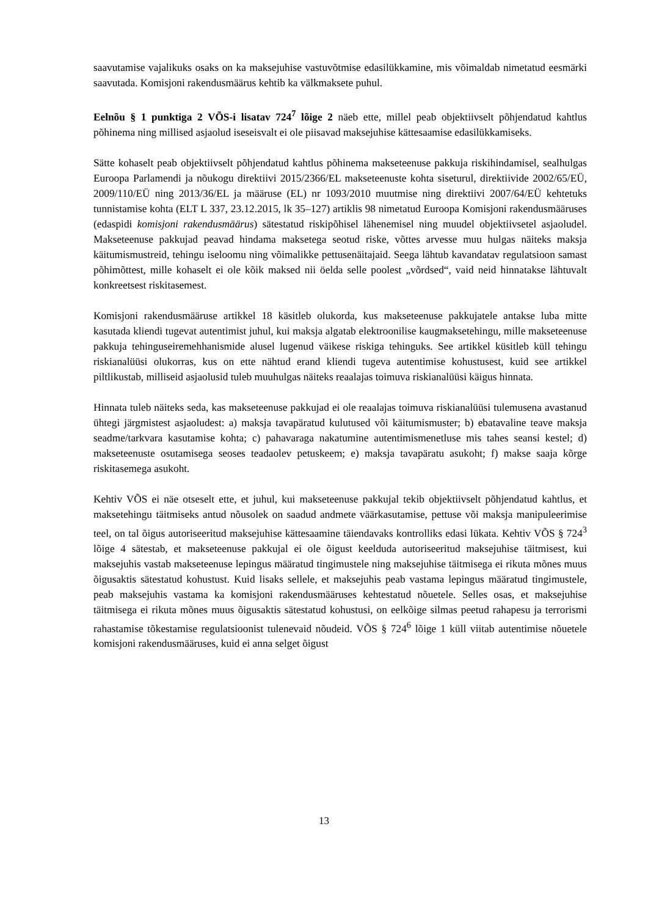saavutamise vajalikuks osaks on ka maksejuhise vastuvõtmise edasilükkamine, mis võimaldab nimetatud eesmärki saavutada. Komisjoni rakendusmäärus kehtib ka välkmaksete puhul.
Eelnõu § 1 punktiga 2 VÕS-i lisatav 724<sup>7</sup> lõige 2 näeb ette, millel peab objektiivselt põhjendatud kahtlus põhinema ning millised asjaolud iseseisvalt ei ole piisavad maksejuhise kättesaamise edasilükkamiseks.
Sätte kohaselt peab objektiivselt põhjendatud kahtlus põhinema makseteenuse pakkuja riskihindamisel, sealhulgas Euroopa Parlamendi ja nõukogu direktiivi 2015/2366/EL makseteenuste kohta siseturul, direktiivide 2002/65/EÜ, 2009/110/EÜ ning 2013/36/EL ja määruse (EL) nr 1093/2010 muutmise ning direktiivi 2007/64/EÜ kehtetuks tunnistamise kohta (ELT L 337, 23.12.2015, lk 35–127) artiklis 98 nimetatud Euroopa Komisjoni rakendusmääruses (edaspidi komisjoni rakendusmäärus) sätestatud riskipõhisel lähenemisel ning muudel objektiivsetel asjaoludel. Makseteenuse pakkujad peavad hindama maksetega seotud riske, võttes arvesse muu hulgas näiteks maksja käitumismustreid, tehingu iseloomu ning võimalikke pettusenäitajaid. Seega lähtub kavandatav regulatsioon samast põhimõttest, mille kohaselt ei ole kõik maksed nii öelda selle poolest „võrdsed“, vaid neid hinnatakse lähtuvalt konkreetsest riskitasemest.
Komisjoni rakendusmääruse artikkel 18 käsitleb olukorda, kus makseteenuse pakkujatele antakse luba mitte kasutada kliendi tugevat autentimist juhul, kui maksja algatab elektroonilise kaugmaksetehingu, mille makseteenuse pakkuja tehinguseiremehhanismide alusel lugenud väikese riskiga tehinguks. See artikkel küsitleb küll tehingu riskianalüüsi olukorras, kus on ette nähtud erand kliendi tugeva autentimise kohustusest, kuid see artikkel piltlikustab, milliseid asjaolusid tuleb muuhulgas näiteks reaalajas toimuva riskianalüüsi käigus hinnata.
Hinnata tuleb näiteks seda, kas makseteenuse pakkujad ei ole reaalajas toimuva riskianalüüsi tulemusena avastanud ühtegi järgmistest asjaoludest: a) maksja tavapäratud kulutused või käitumismuster; b) ebatavaline teave maksja seadme/tarkvara kasutamise kohta; c) pahavaraga nakatumine autentimismenetluse mis tahes seansi kestel; d) makseteenuste osutamisega seoses teadaolev petuskeem; e) maksja tavapäratu asukoht; f) makse saaja kõrge riskitasemega asukoht.
Kehtiv VÕS ei näe otseselt ette, et juhul, kui makseteenuse pakkujal tekib objektiivselt põhjendatud kahtlus, et maksetehingu täitmiseks antud nõusolek on saadud andmete väärkasutamise, pettuse või maksja manipuleerimise teel, on tal õigus autoriseeritud maksejuhise kättesaamine täiendavaks kontrolliks edasi lükata. Kehtiv VÕS § 724<sup>3</sup> lõige 4 sätestab, et makseteenuse pakkujal ei ole õigust keelduda autoriseeritud maksejuhise täitmisest, kui maksejuhis vastab makseteenuse lepingus määratud tingimustele ning maksejuhise täitmisega ei rikuta mõnes muus õigusaktis sätestatud kohustust. Kuid lisaks sellele, et maksejuhis peab vastama lepingus määratud tingimustele, peab maksejuhis vastama ka komisjoni rakendusmääruses kehtestatud nõuetele. Selles osas, et maksejuhise täitmisega ei rikuta mõnes muus õigusaktis sätestatud kohustusi, on eelkõige silmas peetud rahapesu ja terrorismi rahastamise tõkestamise regulatsioonist tulenevaid nõudeid. VÕS § 724<sup>6</sup> lõige 1 küll viitab autentimise nõuetele komisjoni rakendusmääruses, kuid ei anna selget õigust
13